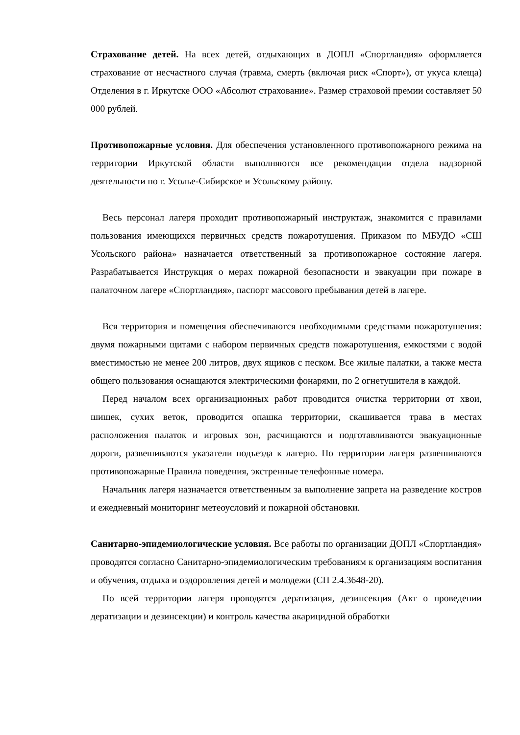Страхование детей. На всех детей, отдыхающих в ДОПЛ «Спортландия» оформляется страхование от несчастного случая (травма, смерть (включая риск «Спорт»), от укуса клеща) Отделения в г. Иркутске ООО «Абсолют страхование». Размер страховой премии составляет 50 000 рублей.
Противопожарные условия. Для обеспечения установленного противопожарного режима на территории Иркутской области выполняются все рекомендации отдела надзорной деятельности по г. Усолье-Сибирское и Усольскому району.
Весь персонал лагеря проходит противопожарный инструктаж, знакомится с правилами пользования имеющихся первичных средств пожаротушения. Приказом по МБУДО «СШ Усольского района» назначается ответственный за противопожарное состояние лагеря. Разрабатывается Инструкция о мерах пожарной безопасности и эвакуации при пожаре в палаточном лагере «Спортландия», паспорт массового пребывания детей в лагере.
Вся территория и помещения обеспечиваются необходимыми средствами пожаротушения: двумя пожарными щитами с набором первичных средств пожаротушения, емкостями с водой вместимостью не менее 200 литров, двух ящиков с песком. Все жилые палатки, а также места общего пользования оснащаются электрическими фонарями, по 2 огнетушителя в каждой.
Перед началом всех организационных работ проводится очистка территории от хвои, шишек, сухих веток, проводится опашка территории, скашивается трава в местах расположения палаток и игровых зон, расчищаются и подготавливаются эвакуационные дороги, развешиваются указатели подъезда к лагерю. По территории лагеря развешиваются противопожарные Правила поведения, экстренные телефонные номера.
Начальник лагеря назначается ответственным за выполнение запрета на разведение костров и ежедневный мониторинг метеоусловий и пожарной обстановки.
Санитарно-эпидемиологические условия. Все работы по организации ДОПЛ «Спортландия» проводятся согласно Санитарно-эпидемиологическим требованиям к организациям воспитания и обучения, отдыха и оздоровления детей и молодежи (СП 2.4.3648-20).
По всей территории лагеря проводятся дератизация, дезинсекция (Акт о проведении дератизации и дезинсекции) и контроль качества акарицидной обработки